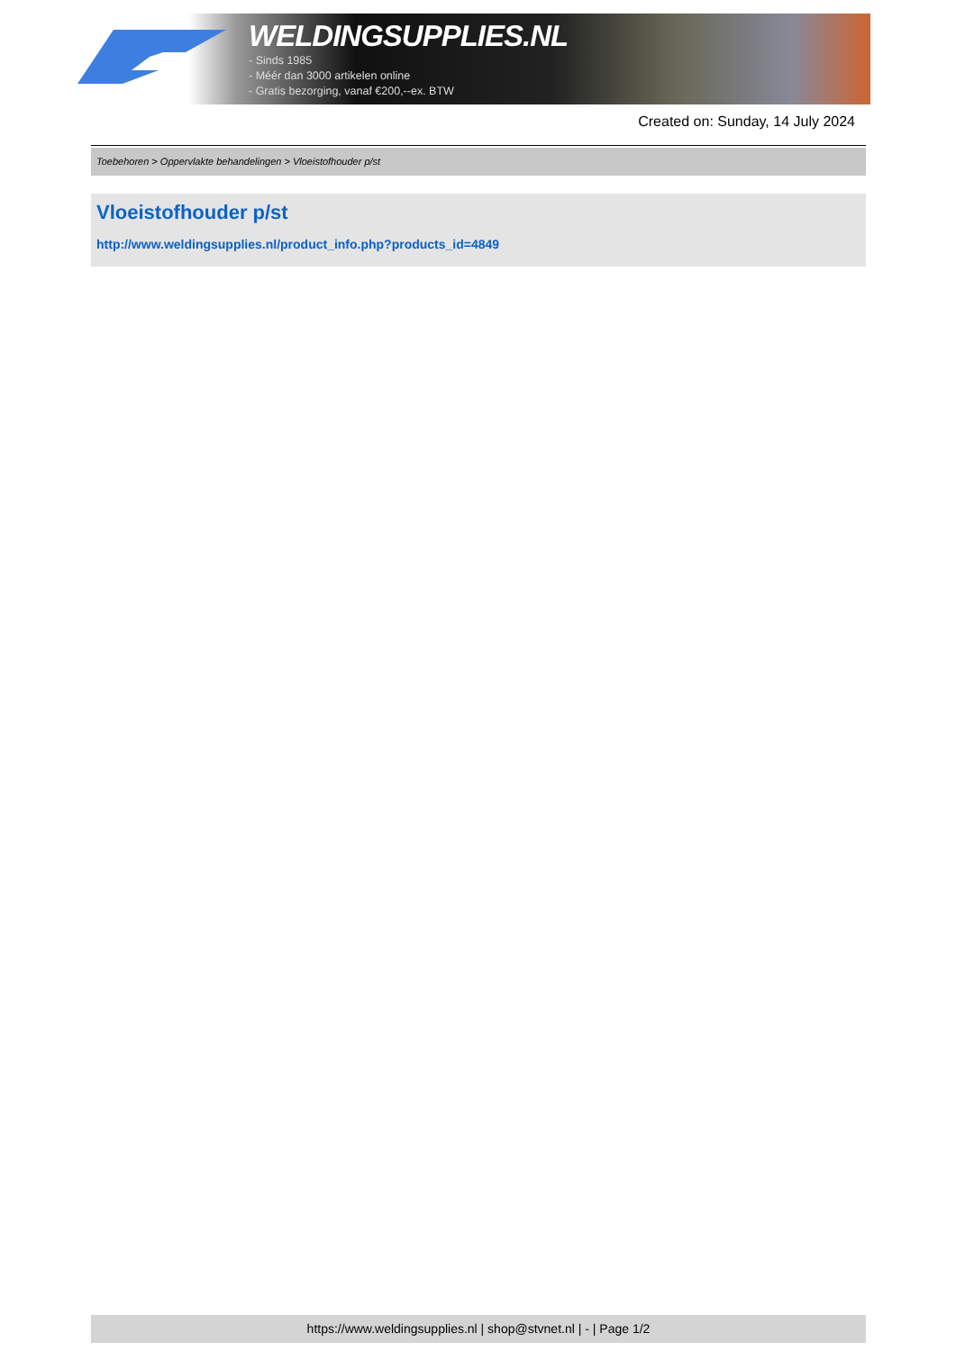WELDINGSUPPLIES.NL
- Sinds 1985
- Méér dan 3000 artikelen online
- Gratis bezorging, vanaf €200,--ex. BTW
Created on: Sunday, 14 July 2024
Toebehoren > Oppervlakte behandelingen > Vloeistofhouder p/st
Vloeistofhouder p/st
http://www.weldingsupplies.nl/product_info.php?products_id=4849
https://www.weldingsupplies.nl | shop@stvnet.nl | - | Page 1/2